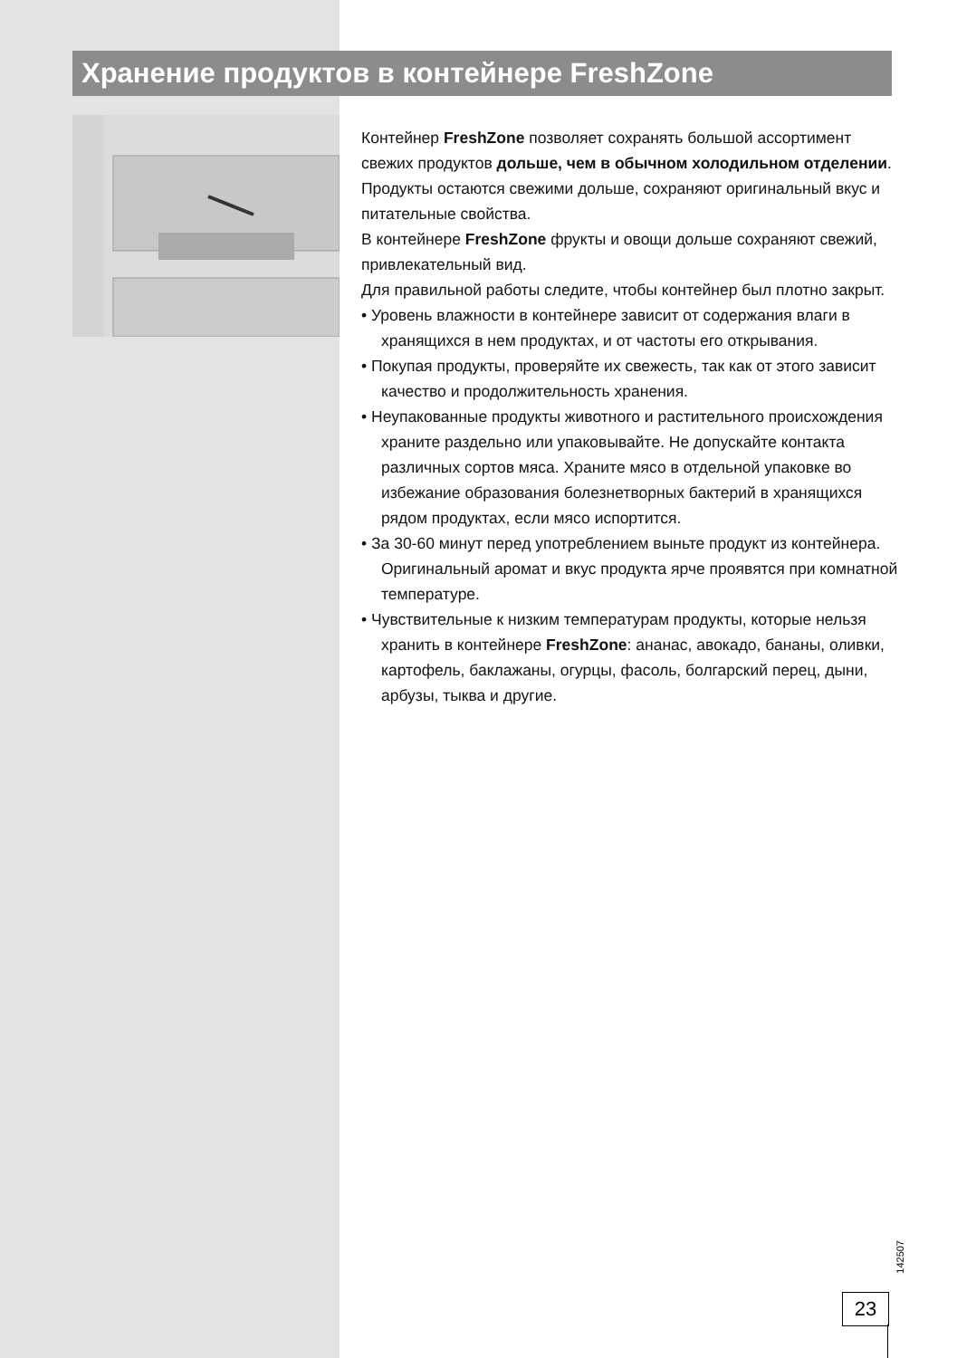Хранение продуктов в контейнере FreshZone
Контейнер FreshZone позволяет сохранять большой ассортимент свежих продуктов дольше, чем в обычном холодильном отделении. Продукты остаются свежими дольше, сохраняют оригинальный вкус и питательные свойства.
В контейнере FreshZone фрукты и овощи дольше сохраняют свежий, привлекательный вид.
Для правильной работы следите, чтобы контейнер был плотно закрыт.
• Уровень влажности в контейнере зависит от содержания влаги в хранящихся в нем продуктах, и от частоты его открывания.
• Покупая продукты, проверяйте их свежесть, так как от этого зависит качество и продолжительность хранения.
• Неупакованные продукты животного и растительного происхождения храните раздельно или упаковывайте. Не допускайте контакта различных сортов мяса. Храните мясо в отдельной упаковке во избежание образования болезнетворных бактерий в хранящихся рядом продуктах, если мясо испортится.
• За 30-60 минут перед употреблением выньте продукт из контейнера. Оригинальный аромат и вкус продукта ярче проявятся при комнатной температуре.
• Чувствительные к низким температурам продукты, которые нельзя хранить в контейнере FreshZone: ананас, авокадо, бананы, оливки, картофель, баклажаны, огурцы, фасоль, болгарский перец, дыни, арбузы, тыква и другие.
142507
23